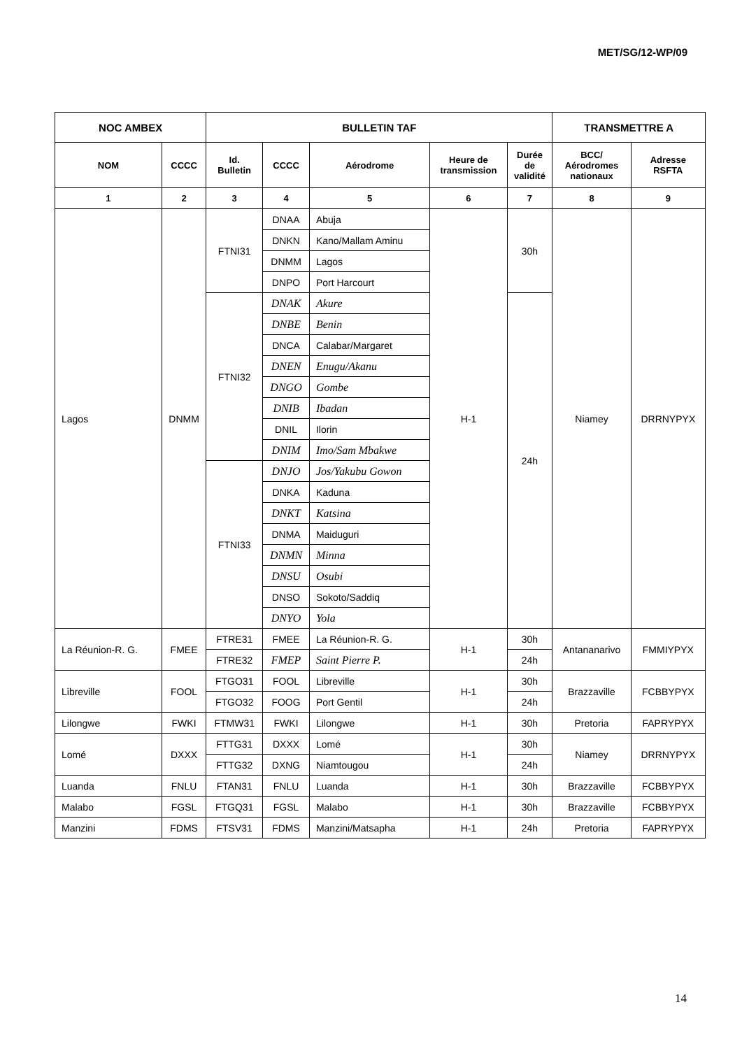MET/SG/12-WP/09
| NOC AMBEX | | BULLETIN TAF | | | | | TRANSMETTRE A | |
| --- | --- | --- | --- | --- | --- | --- | --- | --- |
| NOM | CCCC | Id. Bulletin | CCCC | Aérodrome | Heure de transmission | Durée de validité | BCC/ Aérodromes nationaux | Adresse RSFTA |
| 1 | 2 | 3 | 4 | 5 | 6 | 7 | 8 | 9 |
| Lagos | DNMM | FTNI31 | DNAA | Abuja | H-1 | 30h | Niamey | DRRNYPYX |
| | | | DNKN | Kano/Mallam Aminu | | | | |
| | | | DNMM | Lagos | | | | |
| | | | DNPO | Port Harcourt | | | | |
| | | FTNI32 | DNAK | Akure | | 24h | | |
| | | | DNBE | Benin | | | | |
| | | | DNCA | Calabar/Margaret | | | | |
| | | | DNEN | Enugu/Akanu | | | | |
| | | | DNGO | Gombe | | | | |
| | | | DNIB | Ibadan | | | | |
| | | | DNIL | Ilorin | | | | |
| | | | DNIM | Imo/Sam Mbakwe | | | | |
| | | FTNI33 | DNJO | Jos/Yakubu Gowon | | | | |
| | | | DNKA | Kaduna | | | | |
| | | | DNKT | Katsina | | | | |
| | | | DNMA | Maiduguri | | | | |
| | | | DNMN | Minna | | | | |
| | | | DNSU | Osubi | | | | |
| | | | DNSO | Sokoto/Saddiq | | | | |
| | | | DNYO | Yola | | | | |
| La Réunion-R. G. | FMEE | FTRE31 | FMEE | La Réunion-R. G. | H-1 | 30h | Antananarivo | FMMIYPYX |
| | | FTRE32 | FMEP | Saint Pierre P. | | 24h | | |
| Libreville | FOOL | FTGO31 | FOOL | Libreville | H-1 | 30h | Brazzaville | FCBBYPYX |
| | | FTGO32 | FOOG | Port Gentil | | 24h | | |
| Lilongwe | FWKI | FTMW31 | FWKI | Lilongwe | H-1 | 30h | Pretoria | FAPRYPYX |
| Lomé | DXXX | FTTG31 | DXXX | Lomé | H-1 | 30h | Niamey | DRRNYPYX |
| | | FTTG32 | DXNG | Niamtougou | | 24h | | |
| Luanda | FNLU | FTAN31 | FNLU | Luanda | H-1 | 30h | Brazzaville | FCBBYPYX |
| Malabo | FGSL | FTGQ31 | FGSL | Malabo | H-1 | 30h | Brazzaville | FCBBYPYX |
| Manzini | FDMS | FTSV31 | FDMS | Manzini/Matsapha | H-1 | 24h | Pretoria | FAPRYPYX |
14